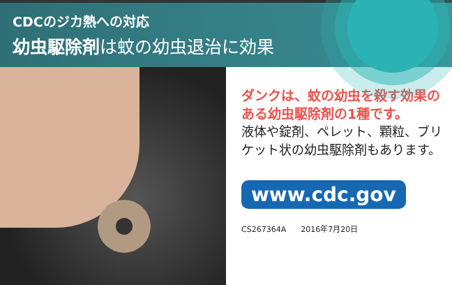CDCのジカ熱への対応
幼虫駆除剤は蚊の幼虫退治に効果
ダンクは、蚊の幼虫を殺す効果のある幼虫駆除剤の1種です。
液体や錠剤、ペレット、顆粒、ブリケット状の幼虫駆除剤もあります。
www.cdc.gov
CS267364A 2016年7月20日